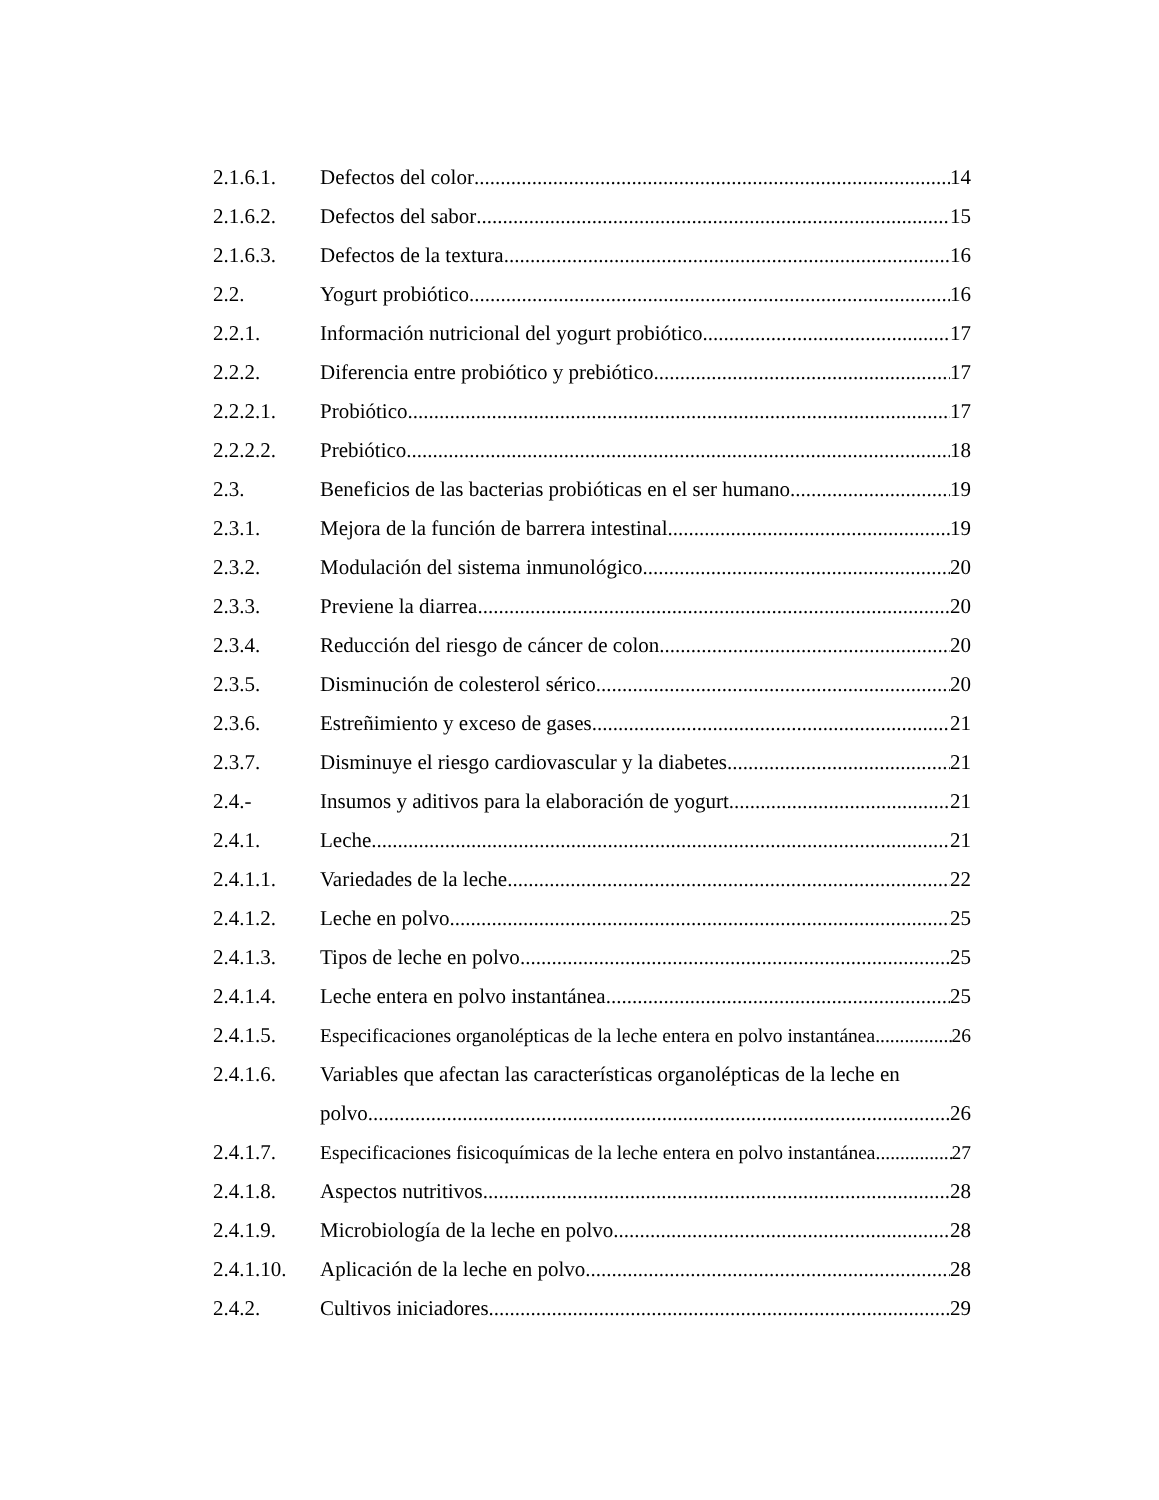2.1.6.1. Defectos del color 14
2.1.6.2. Defectos del sabor 15
2.1.6.3. Defectos de la textura 16
2.2. Yogurt probiótico 16
2.2.1. Información nutricional del yogurt probiótico 17
2.2.2. Diferencia entre probiótico y prebiótico 17
2.2.2.1. Probiótico 17
2.2.2.2. Prebiótico 18
2.3. Beneficios de las bacterias probióticas en el ser humano 19
2.3.1. Mejora de la función de barrera intestinal 19
2.3.2. Modulación del sistema inmunológico 20
2.3.3. Previene la diarrea 20
2.3.4. Reducción del riesgo de cáncer de colon 20
2.3.5. Disminución de colesterol sérico 20
2.3.6. Estreñimiento y exceso de gases 21
2.3.7. Disminuye el riesgo cardiovascular y la diabetes 21
2.4.- Insumos y aditivos para la elaboración de yogurt 21
2.4.1. Leche 21
2.4.1.1. Variedades de la leche 22
2.4.1.2. Leche en polvo 25
2.4.1.3. Tipos de leche en polvo 25
2.4.1.4. Leche entera en polvo instantánea 25
2.4.1.5. Especificaciones organolépticas de la leche entera en polvo instantánea 26
2.4.1.6. Variables que afectan las características organolépticas de la leche en
polvo 26
2.4.1.7. Especificaciones fisicoquímicas de la leche entera en polvo instantánea. 27
2.4.1.8. Aspectos nutritivos 28
2.4.1.9. Microbiología de la leche en polvo 28
2.4.1.10. Aplicación de la leche en polvo 28
2.4.2. Cultivos iniciadores 29